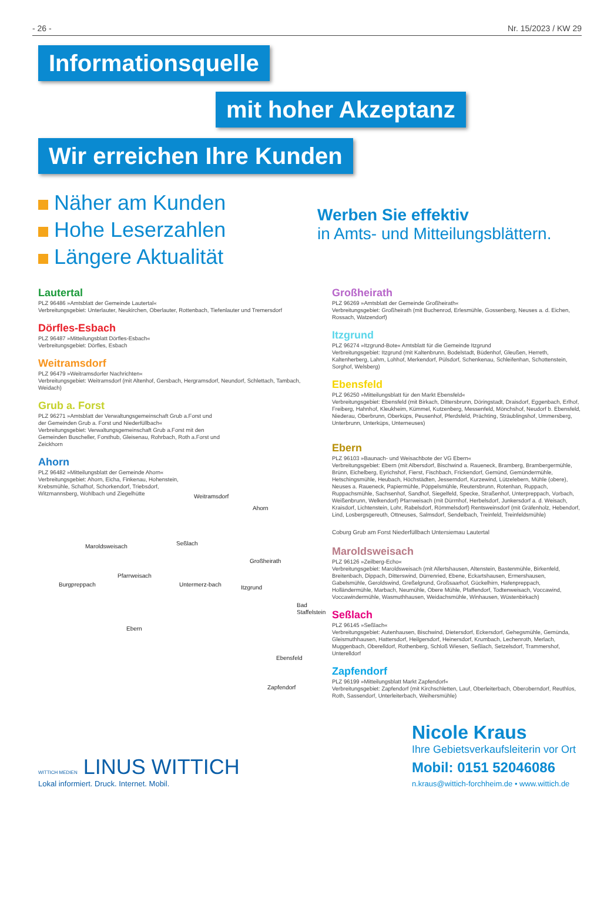- 26 - Nr. 15/2023 / KW 29
Informationsquelle
mit hoher Akzeptanz
Wir erreichen Ihre Kunden
Näher am Kunden
Hohe Leserzahlen
Längere Aktualität
Werben Sie effektiv
in Amts- und Mitteilungsblättern.
Lautertal
PLZ 96486 »Amtsblatt der Gemeinde Lautertal«
Verbreitungsgebiet: Unterlauter, Neukirchen, Oberlauter, Rottenbach, Tiefenlauter und Tremersdorf
Dörfles-Esbach
PLZ 96487 »Mitteilungsblatt Dörfles-Esbach«
Verbreitungsgebiet: Dörfles, Esbach
Weitramsdorf
PLZ 96479 »Weitramsdorfer Nachrichten«
Verbreitungsgebiet: Weitramsdorf (mit Altenhof, Gersbach, Hergramsdorf, Neundorf, Schlettach, Tambach, Weidach)
Grub a. Forst
PLZ 96271 »Amtsblatt der Verwaltungsgemeinschaft Grub a.Forst und der Gemeinden Grub a. Forst und Niederfüllbach«
Verbreitungsgebiet: Verwaltungsgemeinschaft Grub a.Forst mit den Gemeinden Buscheller, Forsthub, Gleisenau, Rohrbach, Roth a.Forst und Zeickhorn
Ahorn
PLZ 96482 »Mitteilungsblatt der Gemeinde Ahorn«
Verbreitungsgebiet: Ahorn, Eicha, Finkenau, Hohenstein, Krebsmühle, Schafhof, Schorkendorf, Triebsdorf, Witzmannsberg, Wohlbach und Ziegelhütte
Maroldsweisach Seßlach
Weitramsdorf
Ahorn
Großheirath
Burgpreppach
Pfarrweisach
Untermerz-bach Itzgrund
Ebern
Bad Staffelstein
Ebensfeld
Zapfendorf
Großheirath
PLZ 96269 »Amtsblatt der Gemeinde Großheirath«
Verbreitungsgebiet: Großheirath (mit Buchenrod, Erlesmühle, Gossenberg, Neuses a. d. Eichen, Rossach, Watzendorf)
Itzgrund
PLZ 96274 »Itzgrund-Bote« Amtsblatt für die Gemeinde Itzgrund
Verbreitungsgebiet: Itzgrund (mit Kaltenbrunn, Bodelstadt, Büdenhof, Gleußen, Herreth, Kaltenherberg, Lahm, Lohhof, Merkendorf, Pülsdorf, Schenkenau, Schleifenhan, Schottenstein, Sorghof, Welsberg)
Ebensfeld
PLZ 96250 »Mitteilungsblatt für den Markt Ebensfeld«
Verbreitungsgebiet: Ebensfeld (mit Birkach, Dittersbrunn, Döringstadt, Draisdorf, Eggenbach, Erlhof, Freiberg, Hahnhof, Kleukheim, Kümmel, Kutzenberg, Messenfeld, Mönchshof, Neudorf b. Ebensfeld, Niederau, Oberbrunn, Oberküps, Peusenhof, Pferdsfeld, Prächting, Sträublingshof, Ummersberg, Unterbrunn, Unterküps, Unterneuses)
Ebern
PLZ 96103 »Baunach- und Weisachbote der VG Ebern«
Verbreitungsgebiet: Ebern (mit Albersdorf, Bischwind a. Raueneck, Bramberg, Brambergermühle, Brünn, Eichelberg, Eyrichshof, Fierst, Fischbach, Frickendorf, Gemünd, Gemündermühle, Hetschingsmühle, Heubach, Höchstädten, Jesserndorf, Kurzewind, Lützelebern, Mühle (obere), Neuses a. Raueneck, Papiermühle, Pöppelsmühle, Reutersbrunn, Rotenhan, Ruppach, Ruppachsmühle, Sachsenhof, Sandhof, Siegelfeld, Specke, Straßenhof, Unterpreppach, Vorbach, Weißenbrunn, Welkendorf) Pfarrweisach (mit Dürrnhof, Herbelsdorf, Junkersdorf a. d. Weisach, Kraisdorf, Lichtenstein, Lohr, Rabelsdorf, Römmelsdorf) Rentsweinsdorf (mit Gräfenholz, Hebendorf, Lind, Losbergsgereuth, Ottneuses, Salmsdorf, Sendelbach, Treinfeld, Treinfeldsmühle)
Coburg Grub am Forst Niederfüllbach Untersiemau Lautertal
Maroldsweisach
PLZ 96126 »Zeilberg-Echo«
Verbreitungsgebiet: Maroldsweisach (mit Allertshausen, Altenstein, Bastenmühle, Birkenfeld, Breitenbach, Dippach, Ditterswind, Dürrenried, Ebene, Eckartshausen, Ermershausen, Gabelsmühle, Geroldswind, Greßelgrund, Großsaarhof, Gückelhirn, Hafenpreppach, Holländermühle, Marbach, Neumühle, Obere Mühle, Pfaffendorf, Todtenweisach, Voccawind, Voccawindermühle, Wasmuthhausen, Weidachsmühle, Winhausen, Wüstenbirkach)
Seßlach
PLZ 96145 »Seßlach«
Verbreitungsgebiet: Autenhausen, Bischwind, Dietersdorf, Eckersdorf, Gehegsmühle, Gemünda, Gleismuthhausen, Hattersdorf, Heilgersdorf, Heinersdorf, Krumbach, Lechenroth, Merlach, Muggenbach, Oberelldorf, Rothenberg, Schloß Wiesen, Seßlach, Setzelsdorf, Trammershof, Unterelldorf
Zapfendorf
PLZ 96199 »Mitteilungsblatt Markt Zapfendorf«
Verbreitungsgebiet: Zapfendorf (mit Kirchschletten, Lauf, Oberleiterbach, Oberoberndorf, Reuthlos, Roth, Sassendorf, Unterleiterbach, Weihersmühle)
WITTICH MEDIEN LINUS WITTICH
Lokal informiert. Druck. Internet. Mobil.
Nicole Kraus
Ihre Gebietsverkaufsleiterin vor Ort
Mobil: 0151 52046086
n.kraus@wittich-forchheim.de • www.wittich.de